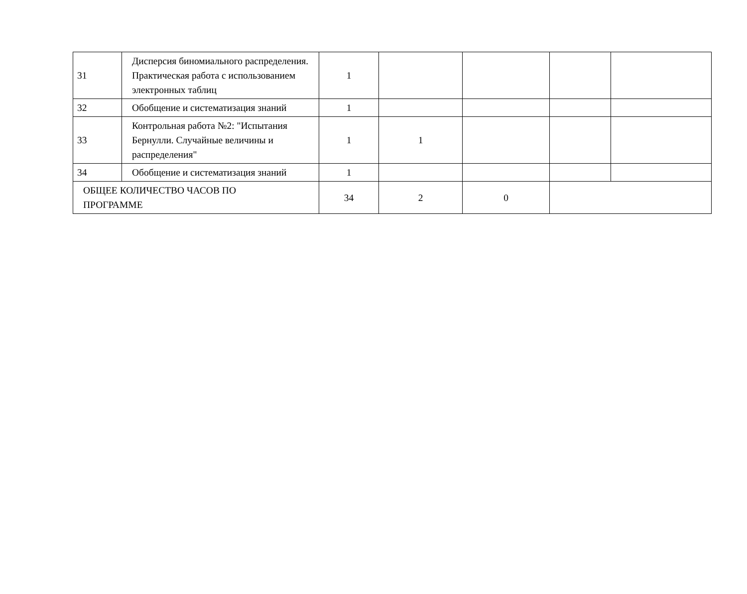| 31 | Дисперсия биномиального распределения. Практическая работа с использованием электронных таблиц | 1 | | | | |
| 32 | Обобщение и систематизация знаний | 1 | | | | |
| 33 | Контрольная работа №2: "Испытания Бернулли. Случайные величины и распределения" | 1 | 1 | | | |
| 34 | Обобщение и систематизация знаний | 1 | | | | |
| ОБЩЕЕ КОЛИЧЕСТВО ЧАСОВ ПО ПРОГРАММЕ | | 34 | 2 | 0 | | |